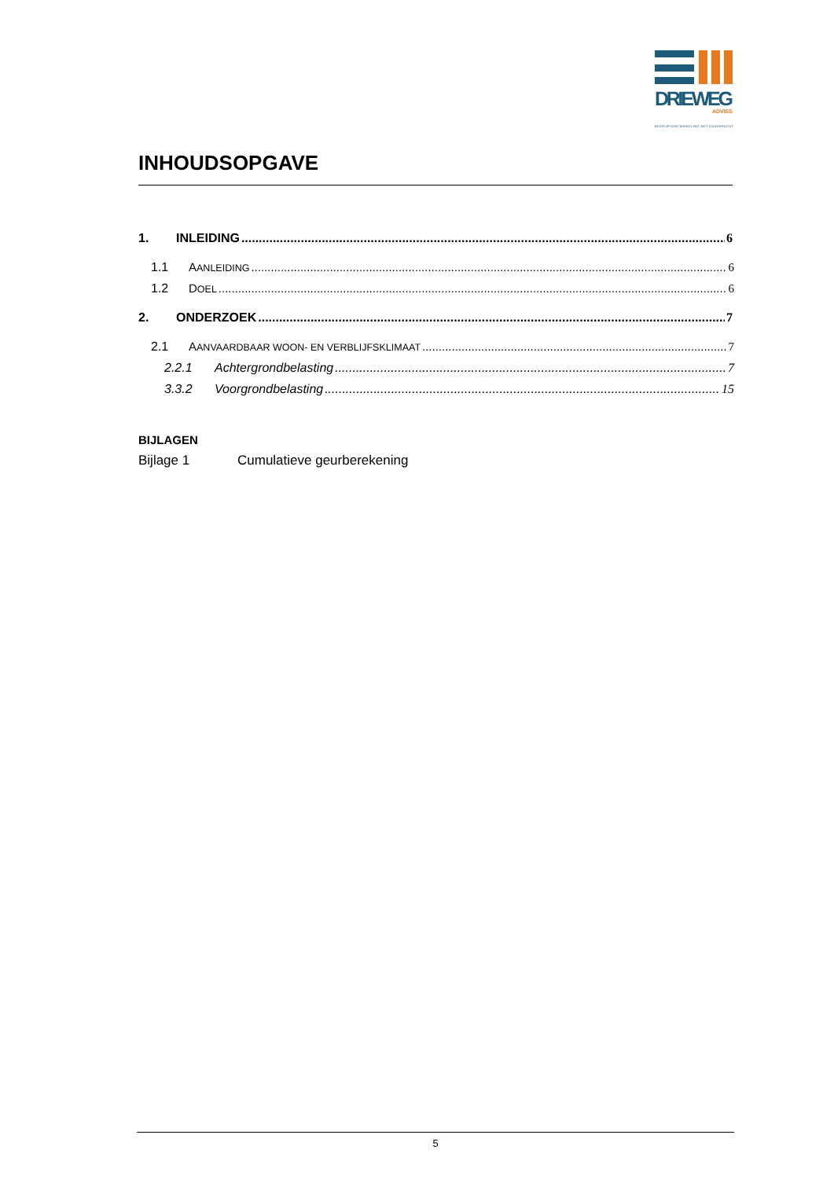DRIEWEG
ADVIES
BEDRIJFSONTWIKKELING MET DAADKRACHT
INHOUDSOPGAVE
1. INLEIDING 6
1.1 AANLEIDING 6
1.2 DOEL 6
2. ONDERZOEK 7
2.1 AANVAARDBAAR WOON- EN VERBLIJFSKLIMAAT 7
2.2.1 Achtergrondbelasting 7
3.3.2 Voorgrondbelasting 15
BIJLAGEN
Bijlage 1 Cumulatieve geurberekening
5